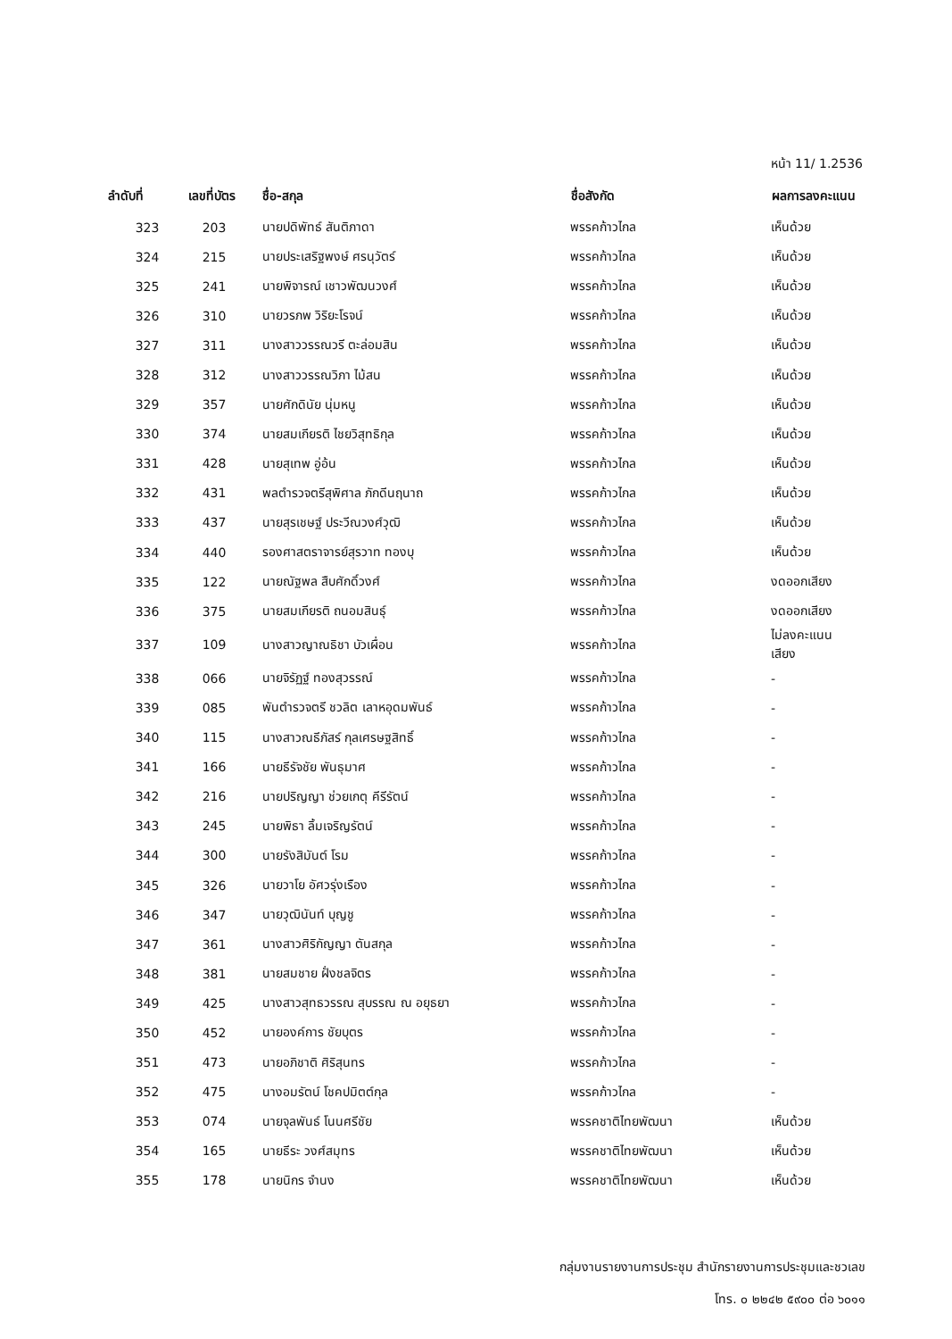หน้า 11/ 1.2536
| ลำดับที่ | เลขที่บัตร | ชื่อ-สกุล | ชื่อสังกัด | ผลการลงคะแนน |
| --- | --- | --- | --- | --- |
| 323 | 203 | นายปดิพัทธ์ สันติภาดา | พรรคก้าวไกล | เห็นด้วย |
| 324 | 215 | นายประเสริฐพงษ์ ศรนุวัตร์ | พรรคก้าวไกล | เห็นด้วย |
| 325 | 241 | นายพิจารณ์ เชาวพัฒนวงศ์ | พรรคก้าวไกล | เห็นด้วย |
| 326 | 310 | นายวรภพ วิริยะโรจน์ | พรรคก้าวไกล | เห็นด้วย |
| 327 | 311 | นางสาววรรณวรี ตะล่อมสิน | พรรคก้าวไกล | เห็นด้วย |
| 328 | 312 | นางสาววรรณวิภา ไม้สน | พรรคก้าวไกล | เห็นด้วย |
| 329 | 357 | นายศักดินัย นุ่มหนู | พรรคก้าวไกล | เห็นด้วย |
| 330 | 374 | นายสมเกียรติ ไชยวิสุทธิกุล | พรรคก้าวไกล | เห็นด้วย |
| 331 | 428 | นายสุเทพ อู่อ้น | พรรคก้าวไกล | เห็นด้วย |
| 332 | 431 | พลตำรวจตรีสุพิศาล ภักดีนฤนาถ | พรรคก้าวไกล | เห็นด้วย |
| 333 | 437 | นายสุรเชษฐ์ ประวีณวงศ์วุฒิ | พรรคก้าวไกล | เห็นด้วย |
| 334 | 440 | รองศาสตราจารย์สุรวาท ทองบุ | พรรคก้าวไกล | เห็นด้วย |
| 335 | 122 | นายณัฐพล สืบศักดิ์วงศ์ | พรรคก้าวไกล | งดออกเสียง |
| 336 | 375 | นายสมเกียรติ ถนอมสินธุ์ | พรรคก้าวไกล | งดออกเสียง |
| 337 | 109 | นางสาวญาณธิชา บัวเผื่อน | พรรคก้าวไกล | ไม่ลงคะแนนเสียง |
| 338 | 066 | นายจิรัฏฐ์ ทองสุวรรณ์ | พรรคก้าวไกล | - |
| 339 | 085 | พันตำรวจตรี ชวลิต เลาหอุดมพันธ์ | พรรคก้าวไกล | - |
| 340 | 115 | นางสาวณธีภัสร์ กุลเศรษฐสิทธิ์ | พรรคก้าวไกล | - |
| 341 | 166 | นายธีรัจชัย พันธุมาศ | พรรคก้าวไกล | - |
| 342 | 216 | นายปริญญา ช่วยเกตุ คีรีรัตน์ | พรรคก้าวไกล | - |
| 343 | 245 | นายพิธา ลิ้มเจริญรัตน์ | พรรคก้าวไกล | - |
| 344 | 300 | นายรังสิมันต์ โรม | พรรคก้าวไกล | - |
| 345 | 326 | นายวาโย อัศวรุ่งเรือง | พรรคก้าวไกล | - |
| 346 | 347 | นายวุฒินันท์ บุญชู | พรรคก้าวไกล | - |
| 347 | 361 | นางสาวศิริกัญญา ตันสกุล | พรรคก้าวไกล | - |
| 348 | 381 | นายสมชาย ฝั่งชลจิตร | พรรคก้าวไกล | - |
| 349 | 425 | นางสาวสุทธวรรณ สุบรรณ ณ อยุธยา | พรรคก้าวไกล | - |
| 350 | 452 | นายองค์การ ชัยบุตร | พรรคก้าวไกล | - |
| 351 | 473 | นายอภิชาติ ศิริสุนทร | พรรคก้าวไกล | - |
| 352 | 475 | นางอมรัตน์ โชคปมิตต์กุล | พรรคก้าวไกล | - |
| 353 | 074 | นายจุลพันธ์ โนนศรีชัย | พรรคชาติไทยพัฒนา | เห็นด้วย |
| 354 | 165 | นายธีระ วงศ์สมุทร | พรรคชาติไทยพัฒนา | เห็นด้วย |
| 355 | 178 | นายนิกร จำนง | พรรคชาติไทยพัฒนา | เห็นด้วย |
กลุ่มงานรายงานการประชุม สำนักรายงานการประชุมและชวเลข
โทร. ๐ ๒๒๔๒ ๕๙๐๐ ต่อ ๖๐๑๑